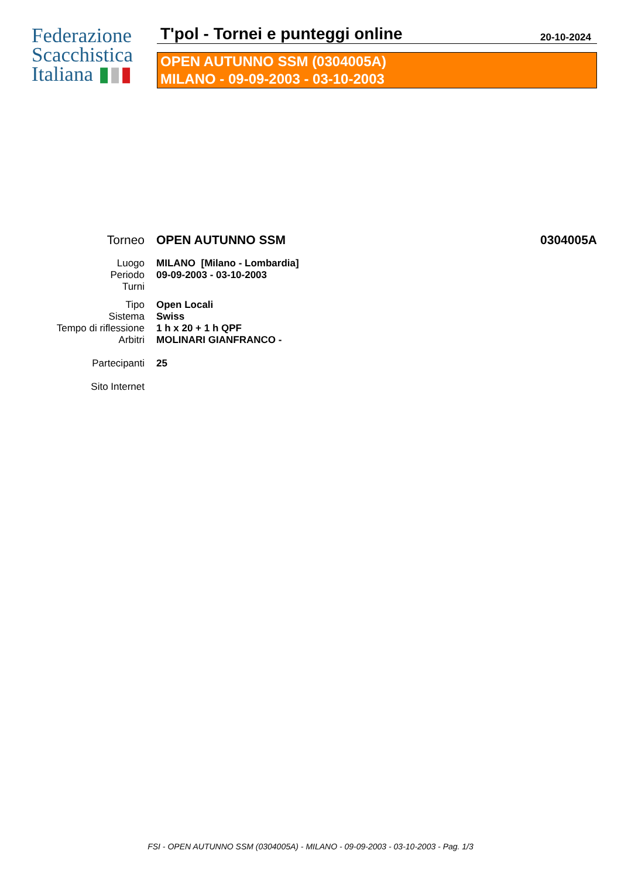Federazione
Scacchistica
Italiana ▮▮▮
T'pol - Tornei e punteggi online 20-10-2024
OPEN AUTUNNO SSM (0304005A)
MILANO - 09-09-2003 - 03-10-2003
Torneo OPEN AUTUNNO SSM 0304005A
Luogo MILANO [Milano - Lombardia]
Periodo 09-09-2003 - 03-10-2003
Turni
Tipo Open Locali
Sistema Swiss
Tempo di riflessione 1 h x 20 + 1 h QPF
Arbitri MOLINARI GIANFRANCO -
Partecipanti 25
Sito Internet
FSI - OPEN AUTUNNO SSM (0304005A) - MILANO - 09-09-2003 - 03-10-2003 - Pag. 1/3